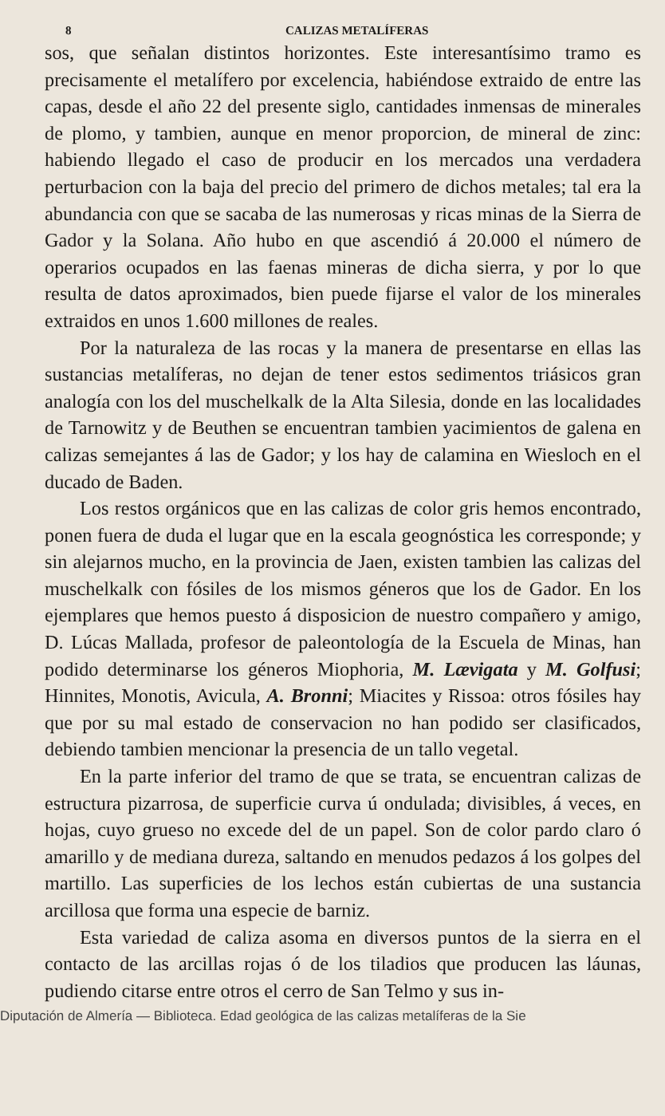8 CALIZAS METALÍFERAS
sos, que señalan distintos horizontes. Este interesantísimo tramo es precisamente el metalífero por excelencia, habiéndose extraido de entre las capas, desde el año 22 del presente siglo, cantidades inmensas de minerales de plomo, y tambien, aunque en menor proporcion, de mineral de zinc: habiendo llegado el caso de producir en los mercados una verdadera perturbacion con la baja del precio del primero de dichos metales; tal era la abundancia con que se sacaba de las numerosas y ricas minas de la Sierra de Gador y la Solana. Año hubo en que ascendió á 20.000 el número de operarios ocupados en las faenas mineras de dicha sierra, y por lo que resulta de datos aproximados, bien puede fijarse el valor de los minerales extraidos en unos 1.600 millones de reales.
Por la naturaleza de las rocas y la manera de presentarse en ellas las sustancias metalíferas, no dejan de tener estos sedimentos triásicos gran analogía con los del muschelkalk de la Alta Silesia, donde en las localidades de Tarnowitz y de Beuthen se encuentran tambien yacimientos de galena en calizas semejantes á las de Gador; y los hay de calamina en Wiesloch en el ducado de Baden.
Los restos orgánicos que en las calizas de color gris hemos encontrado, ponen fuera de duda el lugar que en la escala geognóstica les corresponde; y sin alejarnos mucho, en la provincia de Jaen, existen tambien las calizas del muschelkalk con fósiles de los mismos géneros que los de Gador. En los ejemplares que hemos puesto á disposicion de nuestro compañero y amigo, D. Lúcas Mallada, profesor de paleontología de la Escuela de Minas, han podido determinarse los géneros Miophoria, M. Lævigata y M. Golfusi; Hinnites, Monotis, Avicula, A. Bronni; Miacites y Rissoa: otros fósiles hay que por su mal estado de conservacion no han podido ser clasificados, debiendo tambien mencionar la presencia de un tallo vegetal.
En la parte inferior del tramo de que se trata, se encuentran calizas de estructura pizarrosa, de superficie curva ú ondulada; divisibles, á veces, en hojas, cuyo grueso no excede del de un papel. Son de color pardo claro ó amarillo y de mediana dureza, saltando en menudos pedazos á los golpes del martillo. Las superficies de los lechos están cubiertas de una sustancia arcillosa que forma una especie de barniz.
Esta variedad de caliza asoma en diversos puntos de la sierra en el contacto de las arcillas rojas ó de los tiladios que producen las láunas, pudiendo citarse entre otros el cerro de San Telmo y sus in-
Diputación de Almería — Biblioteca. Edad geológica de las calizas metalíferas de la Sie